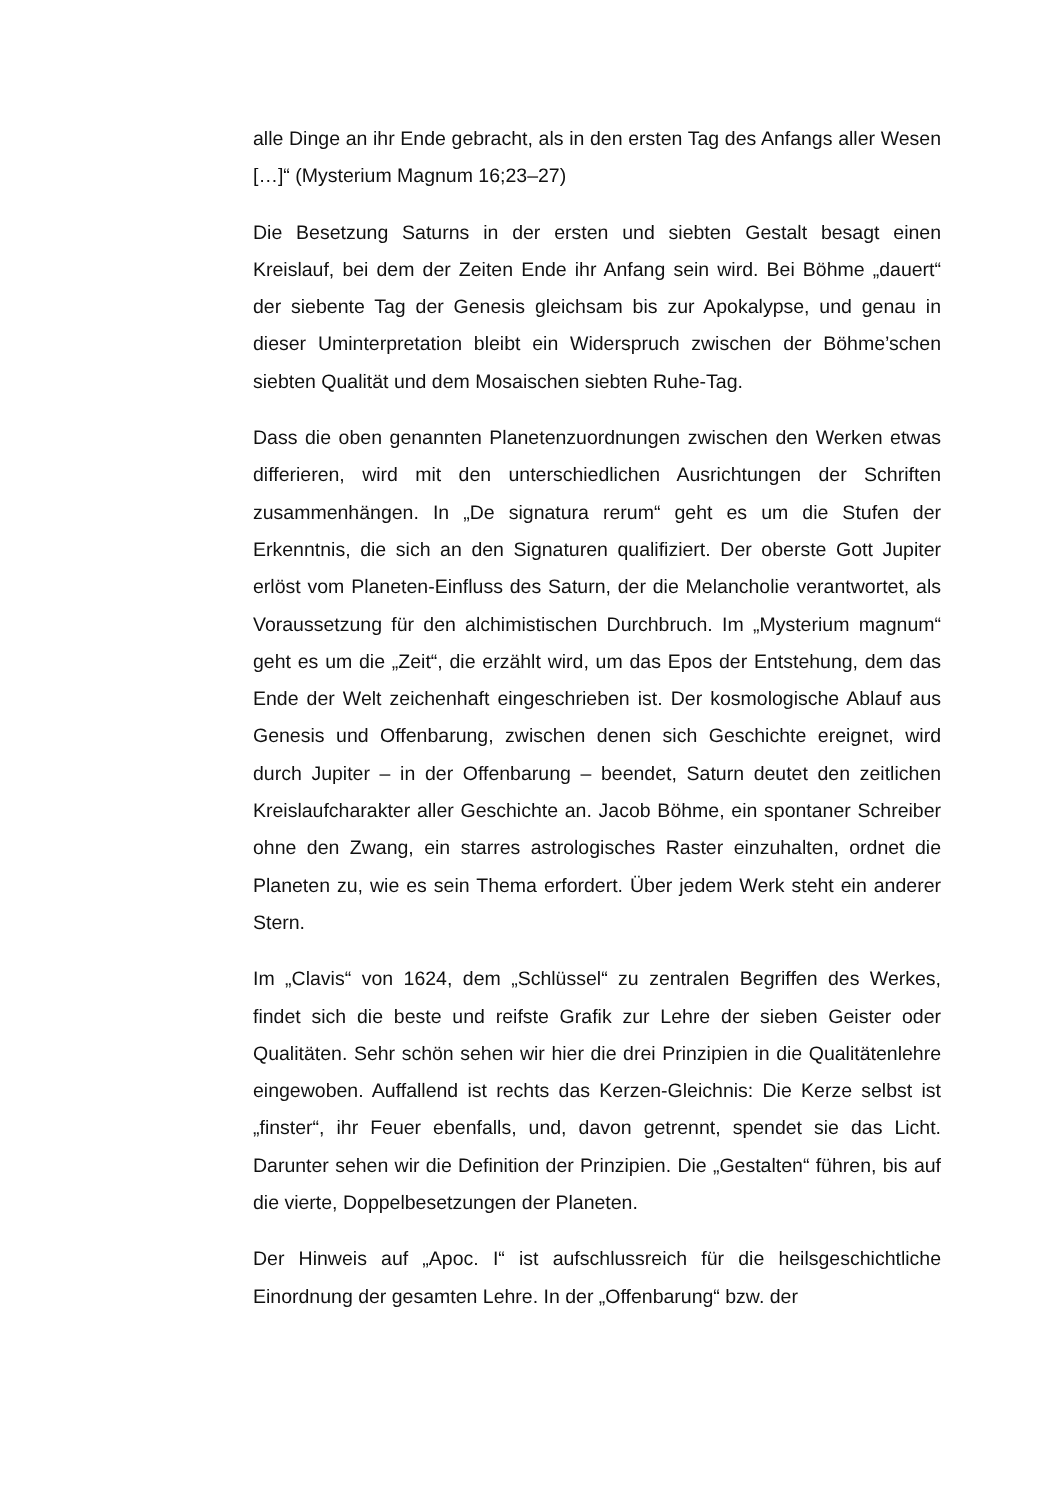alle Dinge an ihr Ende gebracht, als in den ersten Tag des Anfangs aller Wesen […]“ (Mysterium Magnum 16;23–27)
Die Besetzung Saturns in der ersten und siebten Gestalt besagt einen Kreislauf, bei dem der Zeiten Ende ihr Anfang sein wird. Bei Böhme „dauert“ der siebente Tag der Genesis gleichsam bis zur Apokalypse, und genau in dieser Uminterpretation bleibt ein Widerspruch zwischen der Böhme’schen siebten Qualität und dem Mosaischen siebten Ruhe-Tag.
Dass die oben genannten Planetenzuordnungen zwischen den Werken etwas differieren, wird mit den unterschiedlichen Ausrichtungen der Schriften zusammenhängen. In „De signatura rerum“ geht es um die Stufen der Erkenntnis, die sich an den Signaturen qualifiziert. Der oberste Gott Jupiter erlöst vom Planeten-Einfluss des Saturn, der die Melancholie verantwortet, als Voraussetzung für den alchimistischen Durchbruch. Im „Mysterium magnum“ geht es um die „Zeit“, die erzählt wird, um das Epos der Entstehung, dem das Ende der Welt zeichenhaft eingeschrieben ist. Der kosmologische Ablauf aus Genesis und Offenbarung, zwischen denen sich Geschichte ereignet, wird durch Jupiter – in der Offenbarung – beendet, Saturn deutet den zeitlichen Kreislaufcharakter aller Geschichte an. Jacob Böhme, ein spontaner Schreiber ohne den Zwang, ein starres astrologisches Raster einzuhalten, ordnet die Planeten zu, wie es sein Thema erfordert. Über jedem Werk steht ein anderer Stern.
Im „Clavis“ von 1624, dem „Schlüssel“ zu zentralen Begriffen des Werkes, findet sich die beste und reifste Grafik zur Lehre der sieben Geister oder Qualitäten. Sehr schön sehen wir hier die drei Prinzipien in die Qualitätenlehre eingewoben. Auffallend ist rechts das Kerzen-Gleichnis: Die Kerze selbst ist „finster“, ihr Feuer ebenfalls, und, davon getrennt, spendet sie das Licht. Darunter sehen wir die Definition der Prinzipien. Die „Gestalten“ führen, bis auf die vierte, Doppelbesetzungen der Planeten.
Der Hinweis auf „Apoc. I“ ist aufschlussreich für die heilsgeschichtliche Einordnung der gesamten Lehre. In der „Offenbarung“ bzw. der